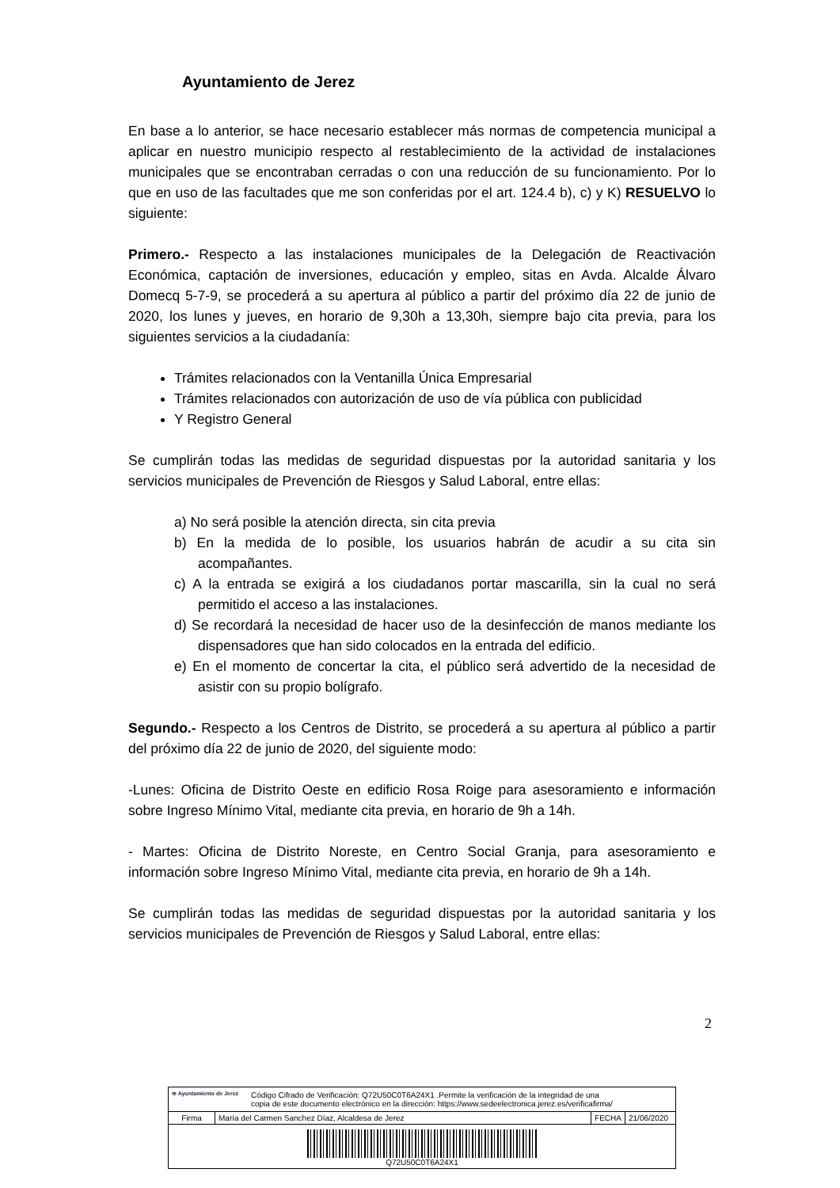Ayuntamiento de Jerez
En base a lo anterior, se hace necesario establecer más normas de competencia municipal a aplicar en nuestro municipio respecto al restablecimiento de la actividad de instalaciones municipales que se encontraban cerradas o con una reducción de su funcionamiento. Por lo que en uso de las facultades que me son conferidas por el art. 124.4 b), c) y K) RESUELVO lo siguiente:
Primero.- Respecto a las instalaciones municipales de la Delegación de Reactivación Económica, captación de inversiones, educación y empleo, sitas en Avda. Alcalde Álvaro Domecq 5-7-9, se procederá a su apertura al público a partir del próximo día 22 de junio de 2020, los lunes y jueves, en horario de 9,30h a 13,30h, siempre bajo cita previa, para los siguientes servicios a la ciudadanía:
Trámites relacionados con la Ventanilla Única Empresarial
Trámites relacionados con autorización de uso de vía pública con publicidad
Y Registro General
Se cumplirán todas las medidas de seguridad dispuestas por la autoridad sanitaria y los servicios municipales de Prevención de Riesgos y Salud Laboral, entre ellas:
a) No será posible la atención directa, sin cita previa
b) En la medida de lo posible, los usuarios habrán de acudir a su cita sin acompañantes.
c) A la entrada se exigirá a los ciudadanos portar mascarilla, sin la cual no será permitido el acceso a las instalaciones.
d) Se recordará la necesidad de hacer uso de la desinfección de manos mediante los dispensadores que han sido colocados en la entrada del edificio.
e) En el momento de concertar la cita, el público será advertido de la necesidad de asistir con su propio bolígrafo.
Segundo.- Respecto a los Centros de Distrito, se procederá a su apertura al público a partir del próximo día 22 de junio de 2020, del siguiente modo:
-Lunes: Oficina de Distrito Oeste en edificio Rosa Roige para asesoramiento e información sobre Ingreso Mínimo Vital, mediante cita previa, en horario de 9h a 14h.
- Martes: Oficina de Distrito Noreste, en Centro Social Granja, para asesoramiento e información sobre Ingreso Mínimo Vital, mediante cita previa, en horario de 9h a 14h.
Se cumplirán todas las medidas de seguridad dispuestas por la autoridad sanitaria y los servicios municipales de Prevención de Riesgos y Salud Laboral, entre ellas:
2
| ≋ Ayuntamiento de Jerez Código Cifrado de Verificación: Q72U50C0T6A24X1 .Permite la verificación de la integridad de una copia de este documento electrónico en la dirección: https://www.sedeelectronica.jerez.es/verificafirma/ | | | |
| Firma | María del Carmen Sanchez Díaz, Alcaldesa de Jerez | FECHA | 21/06/2020 |
| Q72U50C0T6A24X1 | | | |